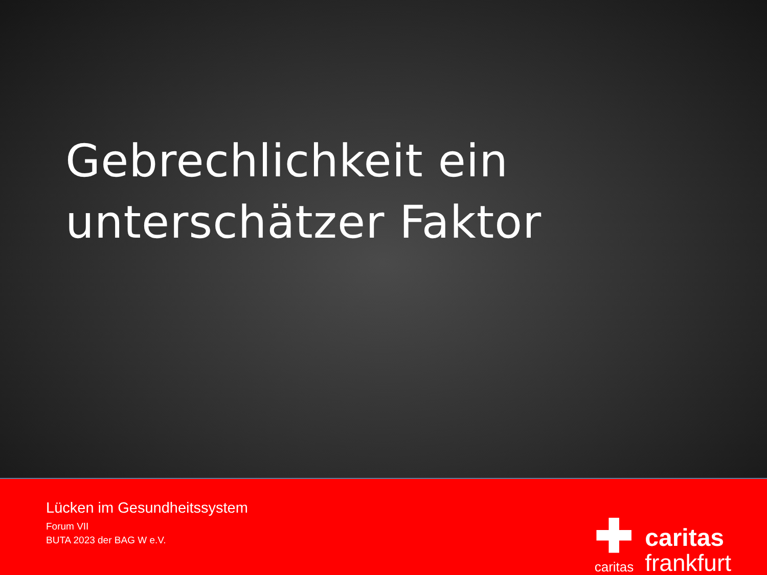Gebrechlichkeit ein
unterschätzer Faktor
Lücken im Gesundheitssystem
Forum VII
BUTA 2023 der BAG W e.V.
✚
caritas
caritas
frankfurt